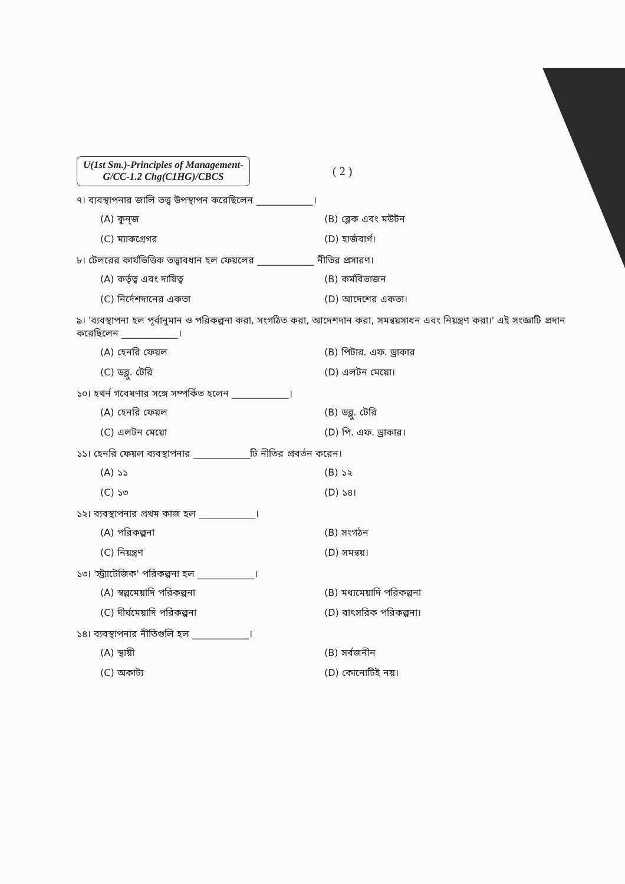U(1st Sm.)-Principles of Management-
G/CC-1.2 Chg(C1HG)/CBCS
( 2 )
৭। ব্যবস্থাপনার জালি তত্ত্ব উপস্থাপন করেছিলেন ____________।
(A) কুন্‌জ
(B) ব্লেক এবং মউটন
(C) ম্যাকগ্রেগর
(D) হার্জবার্গ।
৮। টেলরের কার্যভিত্তিক তত্ত্বাবধান হল ফেয়লের ____________ নীতির প্রসারণ।
(A) কর্তৃত্ব এবং দায়িত্ব
(B) কর্মবিভাজন
(C) নির্দেশদানের একতা
(D) আদেশের একতা।
৯। 'ব্যবস্থাপনা হল পূর্বানুমান ও পরিকল্পনা করা, সংগঠিত করা, আদেশদান করা, সমন্বয়সাধন এবং নিয়ন্ত্রণ করা।' এই সংজ্ঞাটি প্রদান করেছিলেন ____________।
(A) হেনরি ফেয়ল
(B) পিটার. এফ. ড্রাকার
(C) ডব্লু. টেরি
(D) এলটন মেয়ো।
১০। হথর্ন গবেষণার সঙ্গে সম্পর্কিত হলেন ____________।
(A) হেনরি ফেয়ল
(B) ডব্লু. টেরি
(C) এলটন মেয়ো
(D) পি. এফ. ড্রাকার।
১১। হেনরি ফেয়ল ব্যবস্থাপনার ____________টি নীতির প্রবর্তন করেন।
(A) ১১
(B) ১২
(C) ১৩
(D) ১৪।
১২। ব্যবস্থাপনার প্রথম কাজ হল ____________।
(A) পরিকল্পনা
(B) সংগঠন
(C) নিয়ন্ত্রণ
(D) সমন্বয়।
১৩। 'স্ট্র্যাটেজিক' পরিকল্পনা হল ____________।
(A) স্বল্পমেয়াদি পরিকল্পনা
(B) মধ্যমেয়াদি পরিকল্পনা
(C) দীর্ঘমেয়াদি পরিকল্পনা
(D) বাৎসরিক পরিকল্পনা।
১৪। ব্যবস্থাপনার নীতিগুলি হল ____________।
(A) স্থায়ী
(B) সর্বজনীন
(C) অকাট্য
(D) কোনোটিই নয়।